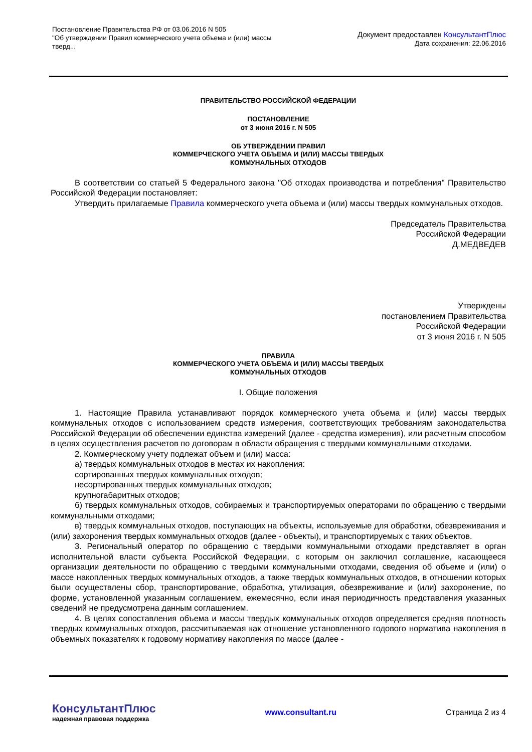Постановление Правительства РФ от 03.06.2016 N 505
"Об утверждении Правил коммерческого учета объема и (или) массы тверд...
Документ предоставлен КонсультантПлюс
Дата сохранения: 22.06.2016
ПРАВИТЕЛЬСТВО РОССИЙСКОЙ ФЕДЕРАЦИИ
ПОСТАНОВЛЕНИЕ
от 3 июня 2016 г. N 505
ОБ УТВЕРЖДЕНИИ ПРАВИЛ
КОММЕРЧЕСКОГО УЧЕТА ОБЪЕМА И (ИЛИ) МАССЫ ТВЕРДЫХ
КОММУНАЛЬНЫХ ОТХОДОВ
В соответствии со статьей 5 Федерального закона "Об отходах производства и потребления" Правительство Российской Федерации постановляет:
Утвердить прилагаемые Правила коммерческого учета объема и (или) массы твердых коммунальных отходов.
Председатель Правительства
Российской Федерации
Д.МЕДВЕДЕВ
Утверждены
постановлением Правительства
Российской Федерации
от 3 июня 2016 г. N 505
ПРАВИЛА
КОММЕРЧЕСКОГО УЧЕТА ОБЪЕМА И (ИЛИ) МАССЫ ТВЕРДЫХ
КОММУНАЛЬНЫХ ОТХОДОВ
I. Общие положения
1. Настоящие Правила устанавливают порядок коммерческого учета объема и (или) массы твердых коммунальных отходов с использованием средств измерения, соответствующих требованиям законодательства Российской Федерации об обеспечении единства измерений (далее - средства измерения), или расчетным способом в целях осуществления расчетов по договорам в области обращения с твердыми коммунальными отходами.
2. Коммерческому учету подлежат объем и (или) масса:
а) твердых коммунальных отходов в местах их накопления:
сортированных твердых коммунальных отходов;
несортированных твердых коммунальных отходов;
крупногабаритных отходов;
б) твердых коммунальных отходов, собираемых и транспортируемых операторами по обращению с твердыми коммунальными отходами;
в) твердых коммунальных отходов, поступающих на объекты, используемые для обработки, обезвреживания и (или) захоронения твердых коммунальных отходов (далее - объекты), и транспортируемых с таких объектов.
3. Региональный оператор по обращению с твердыми коммунальными отходами представляет в орган исполнительной власти субъекта Российской Федерации, с которым он заключил соглашение, касающееся организации деятельности по обращению с твердыми коммунальными отходами, сведения об объеме и (или) о массе накопленных твердых коммунальных отходов, а также твердых коммунальных отходов, в отношении которых были осуществлены сбор, транспортирование, обработка, утилизация, обезвреживание и (или) захоронение, по форме, установленной указанным соглашением, ежемесячно, если иная периодичность представления указанных сведений не предусмотрена данным соглашением.
4. В целях сопоставления объема и массы твердых коммунальных отходов определяется средняя плотность твердых коммунальных отходов, рассчитываемая как отношение установленного годового норматива накопления в объемных показателях к годовому нормативу накопления по массе (далее -
КонсультантПлюс
надежная правовая поддержка
www.consultant.ru Страница 2 из 4